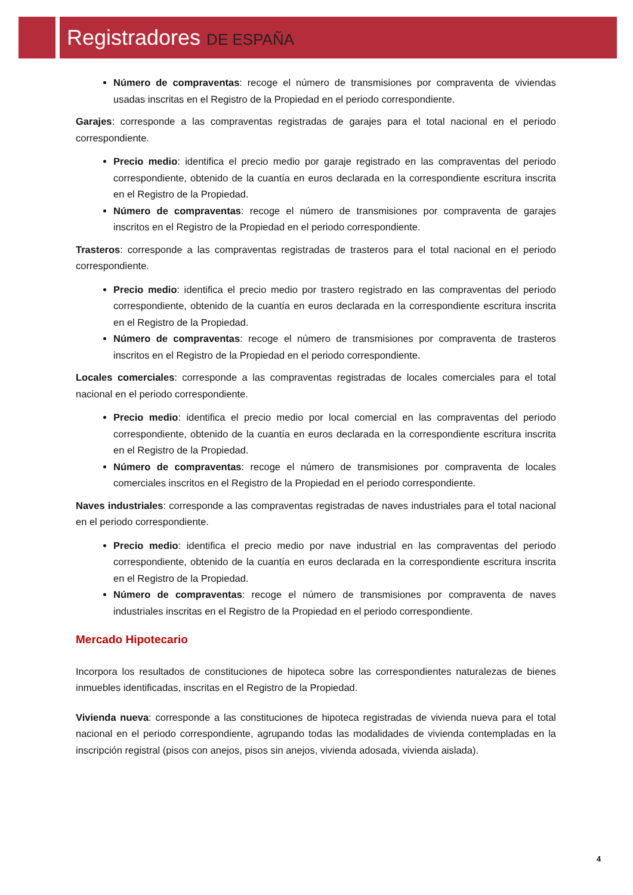Registradores DE ESPAÑA
Número de compraventas: recoge el número de transmisiones por compraventa de viviendas usadas inscritas en el Registro de la Propiedad en el periodo correspondiente.
Garajes: corresponde a las compraventas registradas de garajes para el total nacional en el periodo correspondiente.
Precio medio: identifica el precio medio por garaje registrado en las compraventas del periodo correspondiente, obtenido de la cuantía en euros declarada en la correspondiente escritura inscrita en el Registro de la Propiedad.
Número de compraventas: recoge el número de transmisiones por compraventa de garajes inscritos en el Registro de la Propiedad en el periodo correspondiente.
Trasteros: corresponde a las compraventas registradas de trasteros para el total nacional en el periodo correspondiente.
Precio medio: identifica el precio medio por trastero registrado en las compraventas del periodo correspondiente, obtenido de la cuantía en euros declarada en la correspondiente escritura inscrita en el Registro de la Propiedad.
Número de compraventas: recoge el número de transmisiones por compraventa de trasteros inscritos en el Registro de la Propiedad en el periodo correspondiente.
Locales comerciales: corresponde a las compraventas registradas de locales comerciales para el total nacional en el periodo correspondiente.
Precio medio: identifica el precio medio por local comercial en las compraventas del periodo correspondiente, obtenido de la cuantía en euros declarada en la correspondiente escritura inscrita en el Registro de la Propiedad.
Número de compraventas: recoge el número de transmisiones por compraventa de locales comerciales inscritos en el Registro de la Propiedad en el periodo correspondiente.
Naves industriales: corresponde a las compraventas registradas de naves industriales para el total nacional en el periodo correspondiente.
Precio medio: identifica el precio medio por nave industrial en las compraventas del periodo correspondiente, obtenido de la cuantía en euros declarada en la correspondiente escritura inscrita en el Registro de la Propiedad.
Número de compraventas: recoge el número de transmisiones por compraventa de naves industriales inscritas en el Registro de la Propiedad en el periodo correspondiente.
Mercado Hipotecario
Incorpora los resultados de constituciones de hipoteca sobre las correspondientes naturalezas de bienes inmuebles identificadas, inscritas en el Registro de la Propiedad.
Vivienda nueva: corresponde a las constituciones de hipoteca registradas de vivienda nueva para el total nacional en el periodo correspondiente, agrupando todas las modalidades de vivienda contempladas en la inscripción registral (pisos con anejos, pisos sin anejos, vivienda adosada, vivienda aislada).
4